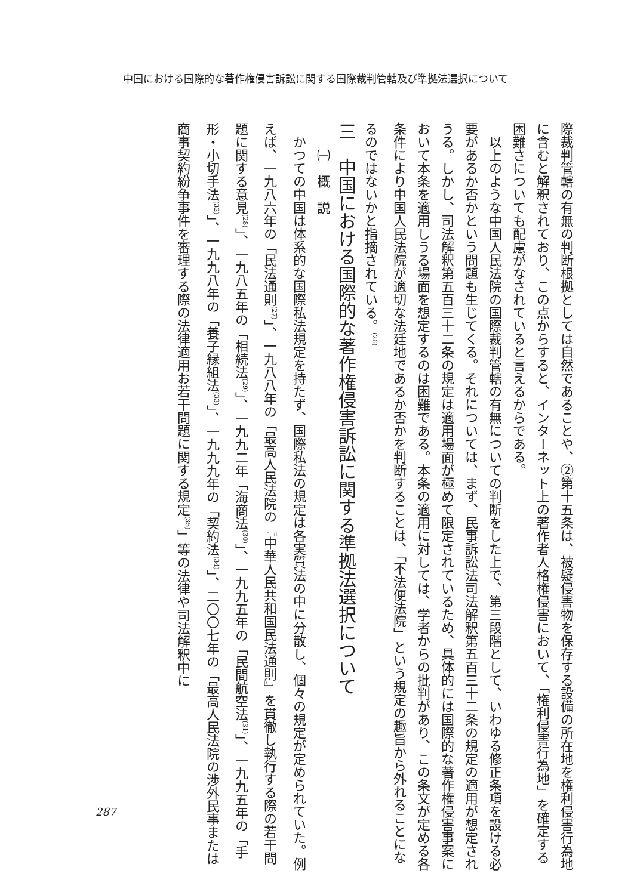中国における国際的な著作権侵害訴訟に関する国際裁判管轄及び準拠法選択について
際裁判管轄の有無の判断根拠としては自然であることや、②第十五条は、被疑侵害物を保存する設備の所在地を権利侵害行為地に含むと解釈されており、この点からすると、インターネット上の著作者人格権侵害において、「権利侵害行為地」を確定する困難さについても配慮がなされていると言えるからである。
　以上のような中国人民法院の国際裁判管轄の有無についての判断をした上で、第三段階として、いわゆる修正条項を設ける必要があるか否かという問題も生じてくる。それについては、まず、民事訴訟法司法解釈第五百三十二条の規定の適用が想定されうる。しかし、司法解釈第五百三十二条の規定は適用場面が極めて限定されているため、具体的には国際的な著作権侵害事案において本条を適用しうる場面を想定するのは困難である。本条の適用に対しては、学者からの批判があり、この条文が定める各条件により中国人民法院が適切な法廷地であるか否かを判断することは、「不法便法院」という規定の趣旨から外れることになるのではないかと指摘されている。<sup>(26)</sup>
三　中国における国際的な著作権侵害訴訟に関する準拠法選択について
　　㈠　概　説
　かつての中国は体系的な国際私法規定を持たず、国際私法の規定は各実質法の中に分散し、個々の規定が定められていた。例えば、一九八六年の「民法通則<sup>(27)</sup>」、一九八八年の「最高人民法院の『中華人民共和国民法通則』を貫徹し執行する際の若干問題に関する意見<sup>(28)</sup>」、一九八五年の「相続法<sup>(29)</sup>」、一九九二年「海商法<sup>(30)</sup>」、一九九五年の「民間航空法<sup>(31)</sup>」、一九九五年の「手形・小切手法<sup>(32)</sup>」、一九九八年の「養子縁組法<sup>(33)</sup>」、一九九九年の「契約法<sup>(34)</sup>」、二〇〇七年の「最高人民法院の渉外民事または商事契約紛争事件を審理する際の法律適用お若干問題に関する規定<sup>(35)</sup>」等の法律や司法解釈中に
287